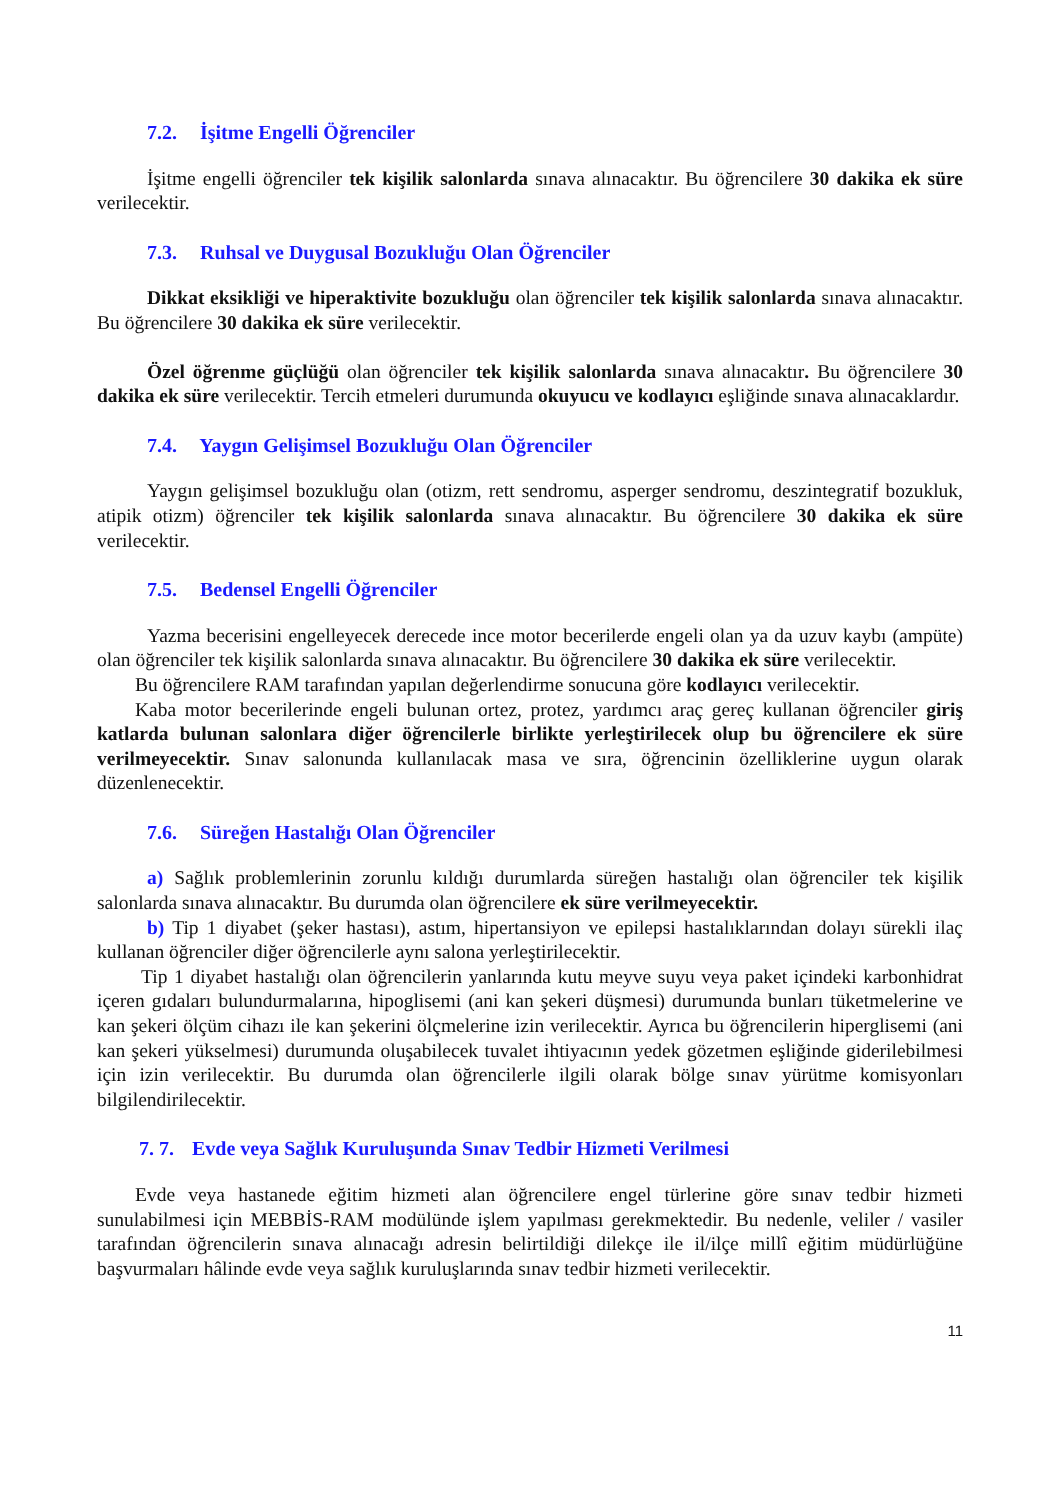7.2. İşitme Engelli Öğrenciler
İşitme engelli öğrenciler tek kişilik salonlarda sınava alınacaktır. Bu öğrencilere 30 dakika ek süre verilecektir.
7.3. Ruhsal ve Duygusal Bozukluğu Olan Öğrenciler
Dikkat eksikliği ve hiperaktivite bozukluğu olan öğrenciler tek kişilik salonlarda sınava alınacaktır. Bu öğrencilere 30 dakika ek süre verilecektir.
Özel öğrenme güçlüğü olan öğrenciler tek kişilik salonlarda sınava alınacaktır. Bu öğrencilere 30 dakika ek süre verilecektir. Tercih etmeleri durumunda okuyucu ve kodlayıcı eşliğinde sınava alınacaklardır.
7.4. Yaygın Gelişimsel Bozukluğu Olan Öğrenciler
Yaygın gelişimsel bozukluğu olan (otizm, rett sendromu, asperger sendromu, deszintegratif bozukluk, atipik otizm) öğrenciler tek kişilik salonlarda sınava alınacaktır. Bu öğrencilere 30 dakika ek süre verilecektir.
7.5. Bedensel Engelli Öğrenciler
Yazma becerisini engelleyecek derecede ince motor becerilerde engeli olan ya da uzuv kaybı (ampüte) olan öğrenciler tek kişilik salonlarda sınava alınacaktır. Bu öğrencilere 30 dakika ek süre verilecektir.
Bu öğrencilere RAM tarafından yapılan değerlendirme sonucuna göre kodlayıcı verilecektir.
Kaba motor becerilerinde engeli bulunan ortez, protez, yardımcı araç gereç kullanan öğrenciler giriş katlarda bulunan salonlara diğer öğrencilerle birlikte yerleştirilecek olup bu öğrencilere ek süre verilmeyecektir. Sınav salonunda kullanılacak masa ve sıra, öğrencinin özelliklerine uygun olarak düzenlenecektir.
7.6. Süreğen Hastalığı Olan Öğrenciler
a) Sağlık problemlerinin zorunlu kıldığı durumlarda süreğen hastalığı olan öğrenciler tek kişilik salonlarda sınava alınacaktır. Bu durumda olan öğrencilere ek süre verilmeyecektir.
b) Tip 1 diyabet (şeker hastası), astım, hipertansiyon ve epilepsi hastalıklarından dolayı sürekli ilaç kullanan öğrenciler diğer öğrencilerle aynı salona yerleştirilecektir.
Tip 1 diyabet hastalığı olan öğrencilerin yanlarında kutu meyve suyu veya paket içindeki karbonhidrat içeren gıdaları bulundurmalarına, hipoglisemi (ani kan şekeri düşmesi) durumunda bunları tüketmelerine ve kan şekeri ölçüm cihazı ile kan şekerini ölçmelerine izin verilecektir. Ayrıca bu öğrencilerin hiperglisemi (ani kan şekeri yükselmesi) durumunda oluşabilecek tuvalet ihtiyacının yedek gözetmen eşliğinde giderilebilmesi için izin verilecektir. Bu durumda olan öğrencilerle ilgili olarak bölge sınav yürütme komisyonları bilgilendirilecektir.
7. 7. Evde veya Sağlık Kuruluşunda Sınav Tedbir Hizmeti Verilmesi
Evde veya hastanede eğitim hizmeti alan öğrencilere engel türlerine göre sınav tedbir hizmeti sunulabilmesi için MEBBİS-RAM modülünde işlem yapılması gerekmektedir. Bu nedenle, veliler / vasiler tarafından öğrencilerin sınava alınacağı adresin belirtildiği dilekçe ile il/ilçe millî eğitim müdürlüğüne başvurmaları hâlinde evde veya sağlık kuruluşlarında sınav tedbir hizmeti verilecektir.
11